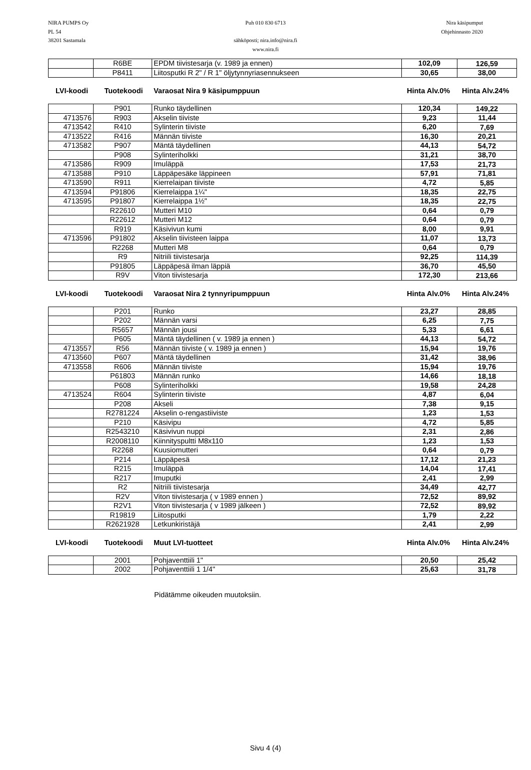NIRA PUMPS Oy
PL 54
38201 Sastamala
Puh 010 830 6713
sähköposti; nira.info@nira.fi
www.nira.fi
Nira käsipumput
Ohjehinnasto 2020
| | R6BE | EPDM tiivistesarja (v. 1989 ja ennen) | 102,09 | 126,59 |
| | P8411 | Liitosputki R 2" / R 1" öljytynnyriasennukseen | 30,65 | 38,00 |
LVI-koodi Tuotekoodi Varaosat Nira 9 käsipumppuun Hinta Alv.0% Hinta Alv.24%
| | P901 | Runko täydellinen | 120,34 | 149,22 |
| 4713576 | R903 | Akselin tiiviste | 9,23 | 11,44 |
| 4713542 | R410 | Sylinterin tiiviste | 6,20 | 7,69 |
| 4713522 | R416 | Männän tiiviste | 16,30 | 20,21 |
| 4713582 | P907 | Mäntä täydellinen | 44,13 | 54,72 |
| | P908 | Sylinteriholkki | 31,21 | 38,70 |
| 4713586 | R909 | Imuläppä | 17,53 | 21,73 |
| 4713588 | P910 | Läppäpesäke läppineen | 57,91 | 71,81 |
| 4713590 | R911 | Kierrelaipan tiiviste | 4,72 | 5,85 |
| 4713594 | P91806 | Kierrelaippa 1¼" | 18,35 | 22,75 |
| 4713595 | P91807 | Kierrelaippa 1½" | 18,35 | 22,75 |
| | R22610 | Mutteri M10 | 0,64 | 0,79 |
| | R22612 | Mutteri M12 | 0,64 | 0,79 |
| | R919 | Käsivivun kumi | 8,00 | 9,91 |
| 4713596 | P91802 | Akselin tiivisteen laippa | 11,07 | 13,73 |
| | R2268 | Mutteri M8 | 0,64 | 0,79 |
| | R9 | Nitriili tiivistesarja | 92,25 | 114,39 |
| | P91805 | Läppäpesä ilman läppiä | 36,70 | 45,50 |
| | R9V | Viton tiivistesarja | 172,30 | 213,66 |
LVI-koodi Tuotekoodi Varaosat Nira 2 tynnyripumppuun Hinta Alv.0% Hinta Alv.24%
| | P201 | Runko | 23,27 | 28,85 |
| | P202 | Männän varsi | 6,25 | 7,75 |
| | R5657 | Männän jousi | 5,33 | 6,61 |
| | P605 | Mäntä täydellinen ( v. 1989 ja ennen ) | 44,13 | 54,72 |
| 4713557 | R56 | Männän tiiviste ( v. 1989 ja ennen ) | 15,94 | 19,76 |
| 4713560 | P607 | Mäntä täydellinen | 31,42 | 38,96 |
| 4713558 | R606 | Männän tiiviste | 15,94 | 19,76 |
| | P61803 | Männän runko | 14,66 | 18,18 |
| | P608 | Sylinteriholkki | 19,58 | 24,28 |
| 4713524 | R604 | Sylinterin tiiviste | 4,87 | 6,04 |
| | P208 | Akseli | 7,38 | 9,15 |
| | R2781224 | Akselin o-rengastiiviste | 1,23 | 1,53 |
| | P210 | Käsivipu | 4,72 | 5,85 |
| | R2543210 | Käsivivun nuppi | 2,31 | 2,86 |
| | R2008110 | Kiinnityspultti M8x110 | 1,23 | 1,53 |
| | R2268 | Kuusiomutteri | 0,64 | 0,79 |
| | P214 | Läppäpesä | 17,12 | 21,23 |
| | R215 | Imuläppä | 14,04 | 17,41 |
| | R217 | Imuputki | 2,41 | 2,99 |
| | R2 | Nitriili tiivistesarja | 34,49 | 42,77 |
| | R2V | Viton tiivistesarja ( v 1989 ennen ) | 72,52 | 89,92 |
| | R2V1 | Viton tiivistesarja ( v 1989 jälkeen ) | 72,52 | 89,92 |
| | R19819 | Liitosputki | 1,79 | 2,22 |
| | R2621928 | Letkunkiristäjä | 2,41 | 2,99 |
LVI-koodi Tuotekoodi Muut LVI-tuotteet Hinta Alv.0% Hinta Alv.24%
| | 2001 | Pohjaventtiili 1" | 20,50 | 25,42 |
| | 2002 | Pohjaventtiili 1 1/4" | 25,63 | 31,78 |
Pidätämme oikeuden muutoksiin.
Sivu 4 (4)